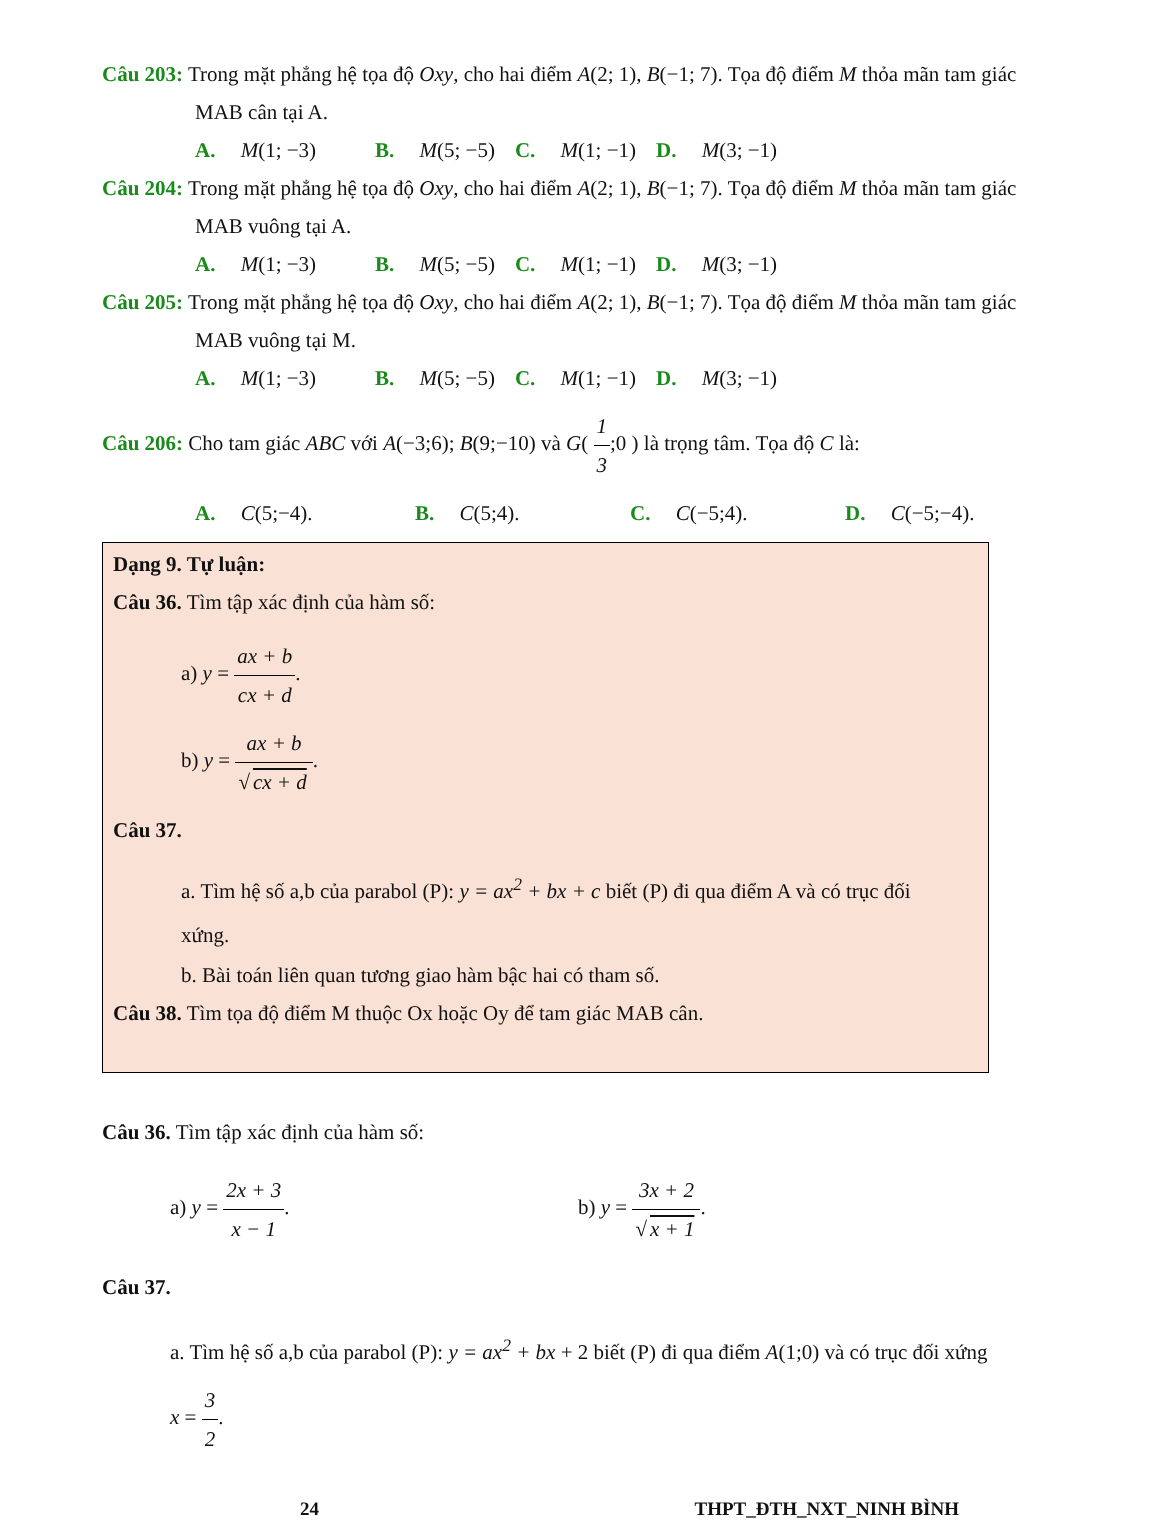Câu 203: Trong mặt phẳng hệ tọa độ Oxy, cho hai điểm A(2; 1), B(−1; 7). Tọa độ điểm M thỏa mãn tam giác
MAB cân tại A.
A. M(1; −3) B. M(5; −5) C. M(1; −1) D. M(3; −1)
Câu 204: Trong mặt phẳng hệ tọa độ Oxy, cho hai điểm A(2; 1), B(−1; 7). Tọa độ điểm M thỏa mãn tam giác
MAB vuông tại A.
A. M(1; −3) B. M(5; −5) C. M(1; −1) D. M(3; −1)
Câu 205: Trong mặt phẳng hệ tọa độ Oxy, cho hai điểm A(2; 1), B(−1; 7). Tọa độ điểm M thỏa mãn tam giác
MAB vuông tại M.
A. M(1; −3) B. M(5; −5) C. M(1; −1) D. M(3; −1)
Câu 206: Cho tam giác ABC với A(−3;6); B(9;−10) và G( 1 3;0 ) là trọng tâm. Tọa độ C là:
A. C(5;−4). B. C(5;4). C. C(−5;4). D. C(−5;−4).
Dạng 9. Tự luận:
Câu 36. Tìm tập xác định của hàm số:
a) y = ax + b cx + d.
b) y = ax + b √ cx + d.
Câu 37.
a. Tìm hệ số a,b của parabol (P): y = ax<sup>2</sup> + bx + c biết (P) đi qua điểm A và có trục đối
xứng.
b. Bài toán liên quan tương giao hàm bậc hai có tham số.
Câu 38. Tìm tọa độ điểm M thuộc Ox hoặc Oy để tam giác MAB cân.
Câu 36. Tìm tập xác định của hàm số:
a) y = 2x + 3 x − 1. b) y = 3x + 2 √ x + 1.
Câu 37.
a. Tìm hệ số a,b của parabol (P): y = ax<sup>2</sup> + bx + 2 biết (P) đi qua điểm A(1;0) và có trục đối xứng
x = 3 2.
24 THPT_ĐTH_NXT_NINH BÌNH